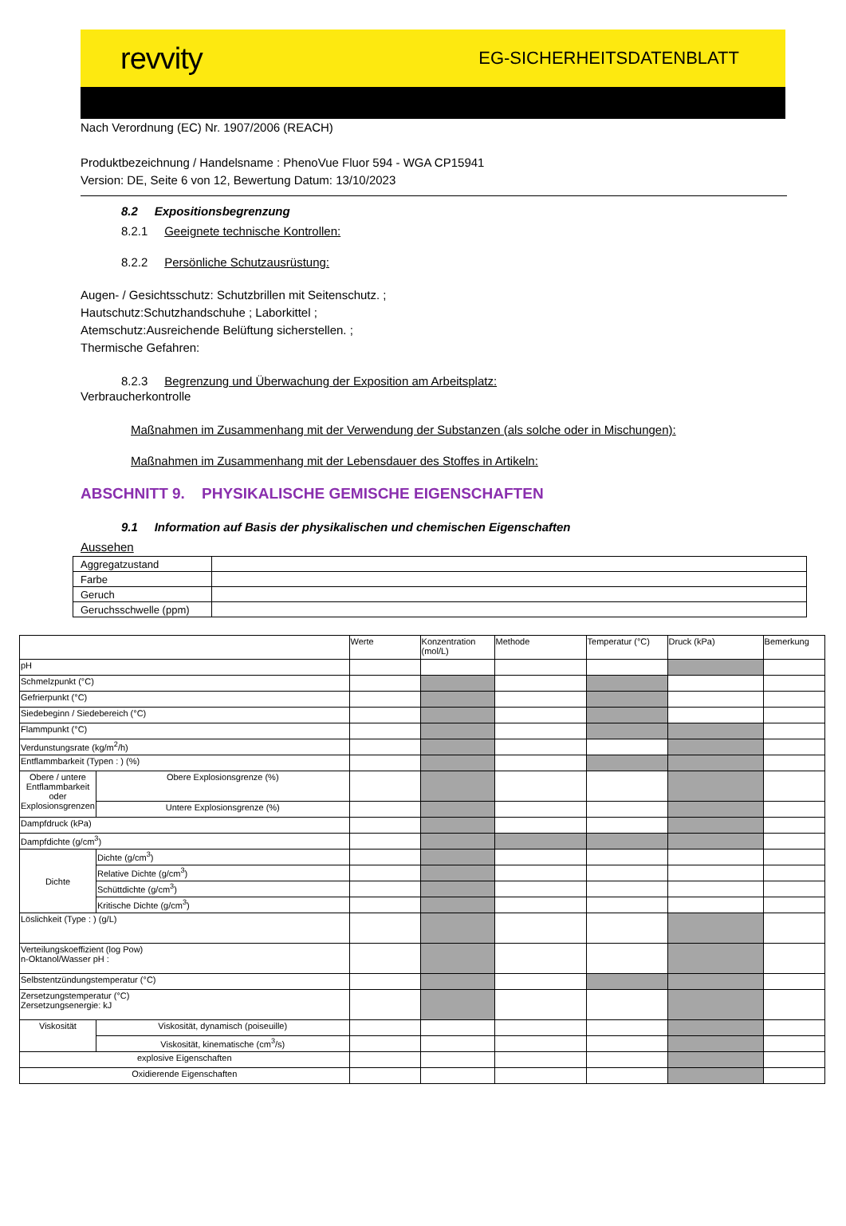revvity
EG-SICHERHEITSDATENBLATT
Nach Verordnung (EC) Nr. 1907/2006 (REACH)
Produktbezeichnung / Handelsname : PhenoVue Fluor 594 - WGA CP15941
Version: DE, Seite 6 von 12, Bewertung Datum: 13/10/2023
8.2 Expositionsbegrenzung
8.2.1 Geeignete technische Kontrollen:
8.2.2 Persönliche Schutzausrüstung:
Augen- / Gesichtsschutz: Schutzbrillen mit Seitenschutz. ;
Hautschutz:Schutzhandschuhe ; Laborkittel ;
Atemschutz:Ausreichende Belüftung sicherstellen. ;
Thermische Gefahren:
8.2.3 Begrenzung und Überwachung der Exposition am Arbeitsplatz:
Verbraucherkontrolle
Maßnahmen im Zusammenhang mit der Verwendung der Substanzen (als solche oder in Mischungen):
Maßnahmen im Zusammenhang mit der Lebensdauer des Stoffes in Artikeln:
ABSCHNITT 9. PHYSIKALISCHE GEMISCHE EIGENSCHAFTEN
9.1 Information auf Basis der physikalischen und chemischen Eigenschaften
Aussehen
| Aggregatzustand | |
| Farbe | |
| Geruch | |
| Geruchsschwelle (ppm) | |
| | | Werte | Konzentration (mol/L) | Methode | Temperatur (°C) | Druck (kPa) | Bemerkung |
| pH | | | | | | | |
| Schmelzpunkt (°C) | | | | | | | |
| Gefrierpunkt (°C) | | | | | | | |
| Siedebeginn / Siedebereich (°C) | | | | | | | |
| Flammpunkt (°C) | | | | | | | |
| Verdunstungsrate (kg/m<sup>2</sup>/h) | | | | | | | |
| Entflammbarkeit (Typen : ) (%) | | | | | | | |
| Obere / untere Entflammbarkeit oder Explosionsgrenzen | Obere Explosionsgrenze (%) | | | | | | |
| | Untere Explosionsgrenze (%) | | | | | | |
| Dampfdruck (kPa) | | | | | | | |
| Dampfdichte (g/cm<sup>3</sup>) | | | | | | | |
| Dichte | Dichte (g/cm<sup>3</sup>) | | | | | | |
| | Relative Dichte (g/cm<sup>3</sup>) | | | | | | |
| | Schüttdichte (g/cm<sup>3</sup>) | | | | | | |
| | Kritische Dichte (g/cm<sup>3</sup>) | | | | | | |
| Löslichkeit (Type : ) (g/L) | | | | | | | |
| Verteilungskoeffizient (log Pow) n-Oktanol/Wasser pH : | | | | | | | |
| Selbstentzündungstemperatur (°C) | | | | | | | |
| Zersetzungstemperatur (°C) Zersetzungsenergie: kJ | | | | | | | |
| Viskosität | Viskosität, dynamisch (poiseuille) | | | | | | |
| | Viskosität, kinematische (cm<sup>3</sup>/s) | | | | | | |
| explosive Eigenschaften | | | | | | | |
| Oxidierende Eigenschaften | | | | | | | |